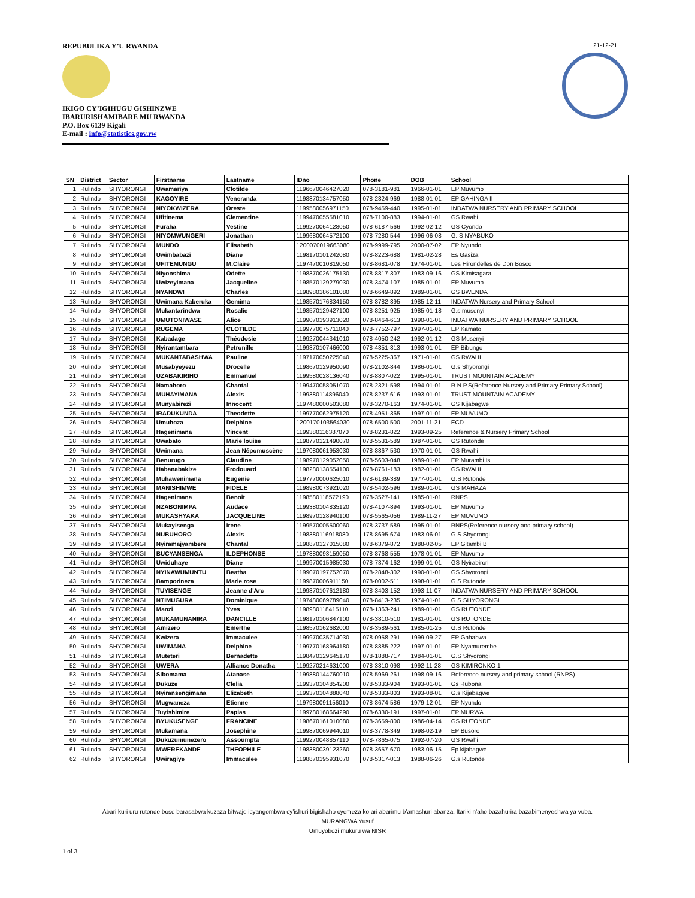REPUBULIKA Y’U RWANDA
IKIGO CY’IGIHUGU GISHINZWE
IBARURISHAMIBARE MU RWANDA
P.O. Box 6139 Kigali
E-mail : info@statistics.gov.rw
21-12-21
| SN | District | Sector | Firstname | Lastname | IDno | Phone | DOB | School |
| --- | --- | --- | --- | --- | --- | --- | --- | --- |
| 1 | Rulindo | SHYORONGI | Uwamariya | Clotilde | 1196670046427020 | 078-3181-981 | 1966-01-01 | EP Muvumo |
| 2 | Rulindo | SHYORONGI | KAGOYIRE | Veneranda | 1198870134757050 | 078-2824-969 | 1988-01-01 | EP GAHINGA II |
| 3 | Rulindo | SHYORONGI | NIYOKWIZERA | Oreste | 1199580056971150 | 078-9459-440 | 1995-01-01 | INDATWA NURSERY AND PRIMARY SCHOOL |
| 4 | Rulindo | SHYORONGI | Ufitinema | Clementine | 1199470055581010 | 078-7100-883 | 1994-01-01 | GS Rwahi |
| 5 | Rulindo | SHYORONGI | Furaha | Vestine | 1199270064128050 | 078-6187-566 | 1992-02-12 | GS Cyondo |
| 6 | Rulindo | SHYORONGI | NIYOMWUNGERI | Jonathan | 1199680064572100 | 078-7280-544 | 1996-06-08 | G. S NYABUKO |
| 7 | Rulindo | SHYORONGI | MUNDO | Elisabeth | 1200070019663080 | 078-9999-795 | 2000-07-02 | EP Nyundo |
| 8 | Rulindo | SHYORONGI | Uwimbabazi | Diane | 1198170101242080 | 078-8223-688 | 1981-02-28 | Es Gasiza |
| 9 | Rulindo | SHYORONGI | UFITEMUNGU | M.Claire | 1197470010819050 | 078-8681-078 | 1974-01-01 | Les Hirondelles de Don Bosco |
| 10 | Rulindo | SHYORONGI | Niyonshima | Odette | 1198370026175130 | 078-8817-307 | 1983-09-16 | GS Kimisagara |
| 11 | Rulindo | SHYORONGI | Uwizeyimana | Jacqueline | 1198570129279030 | 078-3474-107 | 1985-01-01 | EP Muvumo |
| 12 | Rulindo | SHYORONGI | NYANDWI | Charles | 1198980186101080 | 078-6649-892 | 1989-01-01 | GS BWENDA |
| 13 | Rulindo | SHYORONGI | Uwimana Kaberuka | Gemima | 1198570176834150 | 078-8782-895 | 1985-12-11 | INDATWA Nursery and Primary School |
| 14 | Rulindo | SHYORONGI | Mukantarindwa | Rosalie | 1198570129427100 | 078-8251-925 | 1985-01-18 | G.s musenyi |
| 15 | Rulindo | SHYORONGI | UMUTONIWASE | Alice | 1199070193913020 | 078-8464-613 | 1990-01-01 | INDATWA NURSERY AND PRIMARY SCHOOL |
| 16 | Rulindo | SHYORONGI | RUGEMA | CLOTILDE | 1199770075711040 | 078-7752-797 | 1997-01-01 | EP Kamato |
| 17 | Rulindo | SHYORONGI | Kabadage | Théodosie | 1199270044341010 | 078-4050-242 | 1992-01-12 | GS Musenyi |
| 18 | Rulindo | SHYORONGI | Nyirantambara | Petronille | 1199370107466000 | 078-4851-813 | 1993-01-01 | EP Bibungo |
| 19 | Rulindo | SHYORONGI | MUKANTABASHWA | Pauline | 1197170050225040 | 078-5225-367 | 1971-01-01 | GS RWAHI |
| 20 | Rulindo | SHYORONGI | Musabyeyezu | Drocelle | 1198670129950090 | 078-2102-844 | 1986-01-01 | G.s Shyorongi |
| 21 | Rulindo | SHYORONGI | UZABAKIRIHO | Emmanuel | 1199580028136040 | 078-8807-022 | 1995-01-01 | TRUST MOUNTAIN ACADEMY |
| 22 | Rulindo | SHYORONGI | Namahoro | Chantal | 1199470058051070 | 078-2321-598 | 1994-01-01 | R.N P.S(Reference Nursery and Primary Primary School) |
| 23 | Rulindo | SHYORONGI | MUHAYIMANA | Alexis | 1199380114896040 | 078-8237-616 | 1993-01-01 | TRUST MOUNTAIN ACADEMY |
| 24 | Rulindo | SHYORONGI | Munyabirezi | Innocent | 1197480000503080 | 078-3270-163 | 1974-01-01 | GS Kijabagwe |
| 25 | Rulindo | SHYORONGI | IRADUKUNDA | Theodette | 1199770062975120 | 078-4951-365 | 1997-01-01 | EP MUVUMO |
| 26 | Rulindo | SHYORONGI | Umuhoza | Delphine | 1200170103564030 | 078-6500-500 | 2001-11-21 | ECD |
| 27 | Rulindo | SHYORONGI | Hagenimana | Vincent | 1199380116387070 | 078-8231-822 | 1993-09-25 | Reference & Nursery Primary School |
| 28 | Rulindo | SHYORONGI | Uwabato | Marie louise | 1198770121490070 | 078-5531-589 | 1987-01-01 | GS Rutonde |
| 29 | Rulindo | SHYORONGI | Uwimana | Jean Népomuscène | 1197080061953030 | 078-8867-530 | 1970-01-01 | GS Rwahi |
| 30 | Rulindo | SHYORONGI | Benurugo | Claudine | 1198970129052050 | 078-5603-048 | 1989-01-01 | EP Murambi Is |
| 31 | Rulindo | SHYORONGI | Habanabakize | Frodouard | 1198280138554100 | 078-8761-183 | 1982-01-01 | GS RWAHI |
| 32 | Rulindo | SHYORONGI | Muhawenimana | Eugenie | 1197770000625010 | 078-6139-389 | 1977-01-01 | G.S Rutonde |
| 33 | Rulindo | SHYORONGI | MANISHIMWE | FIDELE | 1198980073921020 | 078-5402-596 | 1989-01-01 | GS MAHAZA |
| 34 | Rulindo | SHYORONGI | Hagenimana | Benoit | 1198580118572190 | 078-3527-141 | 1985-01-01 | RNPS |
| 35 | Rulindo | SHYORONGI | NZABONIMPA | Audace | 1199380104835120 | 078-4107-894 | 1993-01-01 | EP Muvumo |
| 36 | Rulindo | SHYORONGI | MUKASHYAKA | JACQUELINE | 1198970128940100 | 078-5565-056 | 1989-11-27 | EP MUVUMO |
| 37 | Rulindo | SHYORONGI | Mukayisenga | Irene | 1199570005500060 | 078-3737-589 | 1995-01-01 | RNPS(Reference nursery and primary school) |
| 38 | Rulindo | SHYORONGI | NUBUHORO | Alexis | 1198380116918080 | 178-8695-674 | 1983-06-01 | G.S Shyorongi |
| 39 | Rulindo | SHYORONGI | Nyiramajyambere | Chantal | 1198870127015080 | 078-6379-872 | 1988-02-05 | EP Gitambi B |
| 40 | Rulindo | SHYORONGI | BUCYANSENGA | ILDEPHONSE | 1197880093159050 | 078-8768-555 | 1978-01-01 | EP Muvumo |
| 41 | Rulindo | SHYORONGI | Uwiduhaye | Diane | 1199970015985030 | 078-7374-162 | 1999-01-01 | GS Nyirabirori |
| 42 | Rulindo | SHYORONGI | NYINAWUMUNTU | Beatha | 1199070197752070 | 078-2848-302 | 1990-01-01 | GS Shyorongi |
| 43 | Rulindo | SHYORONGI | Bamporineza | Marie rose | 1199870006911150 | 078-0002-511 | 1998-01-01 | G.S Rutonde |
| 44 | Rulindo | SHYORONGI | TUYISENGE | Jeanne d'Arc | 1199370107612180 | 078-3403-152 | 1993-11-07 | INDATWA NURSERY AND PRIMARY SCHOOL |
| 45 | Rulindo | SHYORONGI | NTIMUGURA | Dominique | 1197480069789040 | 078-8413-235 | 1974-01-01 | G.S SHYORONGI |
| 46 | Rulindo | SHYORONGI | Manzi | Yves | 1198980118415110 | 078-1363-241 | 1989-01-01 | GS RUTONDE |
| 47 | Rulindo | SHYORONGI | MUKAMUNANIRA | DANCILLE | 1198170106847100 | 078-3810-510 | 1981-01-01 | GS RUTONDE |
| 48 | Rulindo | SHYORONGI | Amizero | Emerthe | 1198570162682000 | 078-3589-561 | 1985-01-25 | G.S Rutonde |
| 49 | Rulindo | SHYORONGI | Kwizera | Immaculee | 1199970035714030 | 078-0958-291 | 1999-09-27 | EP Gahabwa |
| 50 | Rulindo | SHYORONGI | UWIMANA | Delphine | 1199770168964180 | 078-8885-222 | 1997-01-01 | EP Nyamurembe |
| 51 | Rulindo | SHYORONGI | Muteteri | Bernadette | 1198470129645170 | 078-1888-717 | 1984-01-01 | G.S Shyorongi |
| 52 | Rulindo | SHYORONGI | UWERA | Alliance Donatha | 1199270214631000 | 078-3810-098 | 1992-11-28 | GS KIMIRONKO 1 |
| 53 | Rulindo | SHYORONGI | Sibomama | Atanase | 1199880144760010 | 078-5969-261 | 1998-09-16 | Reference nursery and primary school (RNPS) |
| 54 | Rulindo | SHYORONGI | Dukuze | Clelia | 1199370104854200 | 078-5333-904 | 1993-01-01 | Gs Rubona |
| 55 | Rulindo | SHYORONGI | Nyiransengimana | Elizabeth | 1199370104888040 | 078-5333-803 | 1993-08-01 | G.s Kijabagwe |
| 56 | Rulindo | SHYORONGI | Mugwaneza | Etienne | 1197980091156010 | 078-8674-586 | 1979-12-01 | EP Nyundo |
| 57 | Rulindo | SHYORONGI | Tuyishimire | Papias | 1199780168664290 | 078-6330-191 | 1997-01-01 | EP MURWA |
| 58 | Rulindo | SHYORONGI | BYUKUSENGE | FRANCINE | 1198670161010080 | 078-3659-800 | 1986-04-14 | GS RUTONDE |
| 59 | Rulindo | SHYORONGI | Mukamana | Josephine | 1199870069944010 | 078-3778-349 | 1998-02-19 | EP Busoro |
| 60 | Rulindo | SHYORONGI | Dukuzumunezero | Assoumpta | 1199270048857110 | 078-7865-075 | 1992-07-20 | GS Rwahi |
| 61 | Rulindo | SHYORONGI | MWEREKANDE | THEOPHILE | 1198380039123260 | 078-3657-670 | 1983-06-15 | Ep kijabagwe |
| 62 | Rulindo | SHYORONGI | Uwiragiye | Immaculee | 1198870195931070 | 078-5317-013 | 1988-06-26 | G.s Rutonde |
Abari kuri uru rutonde bose barasabwa kuzaza bitwaje icyangombwa cy’ishuri bigishaho cyemeza ko ari abarimu b’amashuri abanza. Itariki n’aho bazahurira bazabimenyeshwa ya vuba.
MURANGWA Yusuf
Umuyobozi mukuru wa NISR
1 of 3